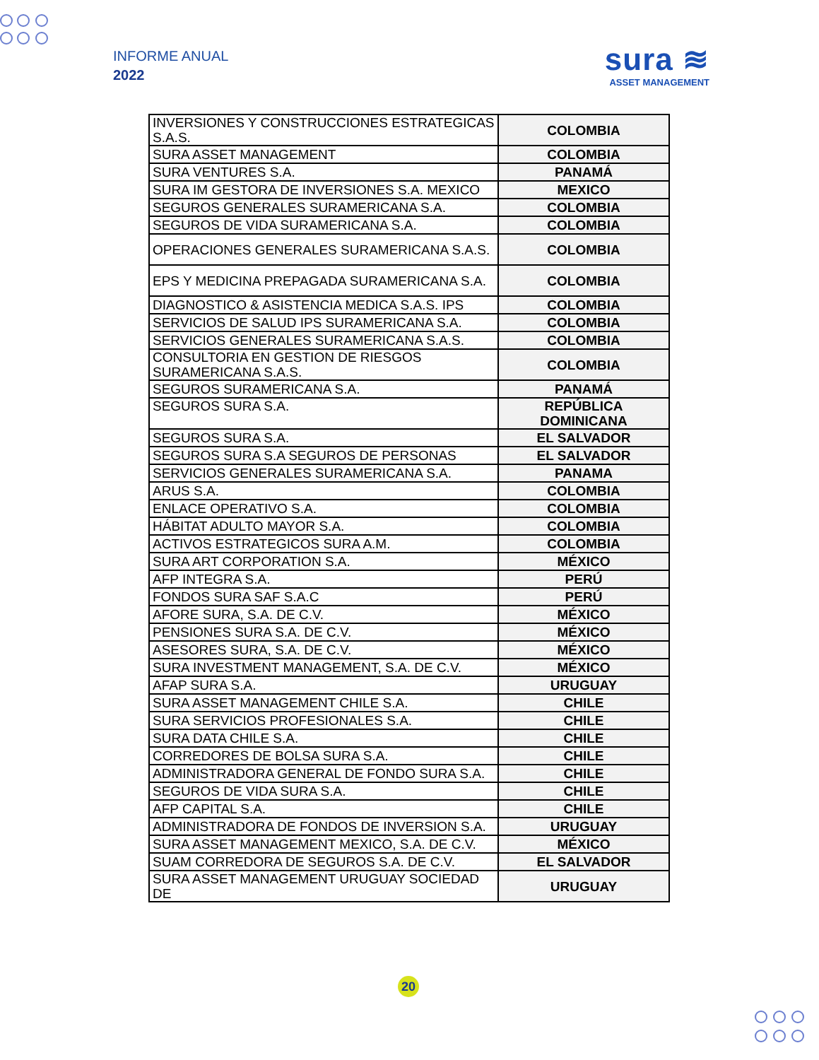INFORME ANUAL
2022
sura ≋
ASSET MANAGEMENT
| INVERSIONES Y CONSTRUCCIONES ESTRATEGICAS S.A.S. | COLOMBIA |
| SURA ASSET MANAGEMENT | COLOMBIA |
| SURA VENTURES S.A. | PANAMÁ |
| SURA IM GESTORA DE INVERSIONES S.A. MEXICO | MEXICO |
| SEGUROS GENERALES SURAMERICANA S.A. | COLOMBIA |
| SEGUROS DE VIDA SURAMERICANA S.A. | COLOMBIA |
| OPERACIONES GENERALES SURAMERICANA S.A.S. | COLOMBIA |
| EPS Y MEDICINA PREPAGADA SURAMERICANA S.A. | COLOMBIA |
| DIAGNOSTICO & ASISTENCIA MEDICA S.A.S. IPS | COLOMBIA |
| SERVICIOS DE SALUD IPS SURAMERICANA S.A. | COLOMBIA |
| SERVICIOS GENERALES SURAMERICANA S.A.S. | COLOMBIA |
| CONSULTORIA EN GESTION DE RIESGOS SURAMERICANA S.A.S. | COLOMBIA |
| SEGUROS SURAMERICANA S.A. | PANAMÁ |
| SEGUROS SURA S.A. | REPÚBLICA DOMINICANA |
| SEGUROS SURA S.A. | EL SALVADOR |
| SEGUROS SURA S.A SEGUROS DE PERSONAS | EL SALVADOR |
| SERVICIOS GENERALES SURAMERICANA S.A. | PANAMA |
| ARUS S.A. | COLOMBIA |
| ENLACE OPERATIVO S.A. | COLOMBIA |
| HÁBITAT ADULTO MAYOR S.A. | COLOMBIA |
| ACTIVOS ESTRATEGICOS SURA A.M. | COLOMBIA |
| SURA ART CORPORATION S.A. | MÉXICO |
| AFP INTEGRA S.A. | PERÚ |
| FONDOS SURA SAF S.A.C | PERÚ |
| AFORE SURA, S.A. DE C.V. | MÉXICO |
| PENSIONES SURA S.A. DE C.V. | MÉXICO |
| ASESORES SURA, S.A. DE C.V. | MÉXICO |
| SURA INVESTMENT MANAGEMENT, S.A. DE C.V. | MÉXICO |
| AFAP SURA S.A. | URUGUAY |
| SURA ASSET MANAGEMENT CHILE S.A. | CHILE |
| SURA SERVICIOS PROFESIONALES S.A. | CHILE |
| SURA DATA CHILE S.A. | CHILE |
| CORREDORES DE BOLSA SURA S.A. | CHILE |
| ADMINISTRADORA GENERAL DE FONDO SURA S.A. | CHILE |
| SEGUROS DE VIDA SURA S.A. | CHILE |
| AFP CAPITAL S.A. | CHILE |
| ADMINISTRADORA DE FONDOS DE INVERSION S.A. | URUGUAY |
| SURA ASSET MANAGEMENT MEXICO, S.A. DE C.V. | MÉXICO |
| SUAM CORREDORA DE SEGUROS S.A. DE C.V. | EL SALVADOR |
| SURA ASSET MANAGEMENT URUGUAY SOCIEDAD DE | URUGUAY |
20